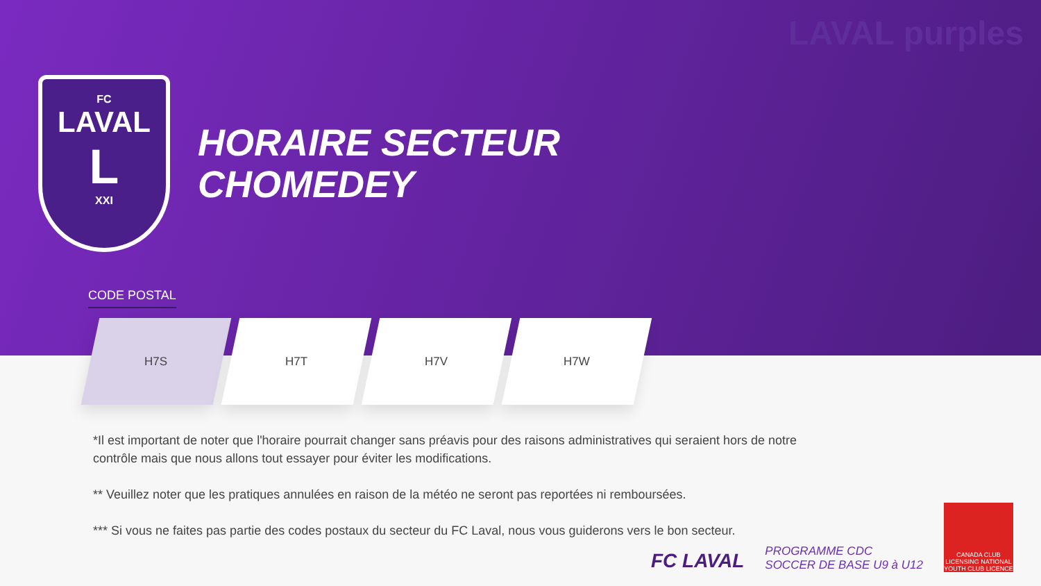LAVAL purples
FC
LAVAL
L
XXI
HORAIRE SECTEUR
CHOMEDEY
CODE POSTAL
H7S H7T H7V H7W
*Il est important de noter que l'horaire pourrait changer sans préavis pour des raisons administratives qui seraient hors de notre contrôle mais que nous allons tout essayer pour éviter les modifications.
** Veuillez noter que les pratiques annulées en raison de la météo ne seront pas reportées ni remboursées.
*** Si vous ne faites pas partie des codes postaux du secteur du FC Laval, nous vous guiderons vers le bon secteur.
FC LAVAL
PROGRAMME CDC
SOCCER DE BASE U9 à U12
CANADA CLUB LICENSING NATIONAL YOUTH CLUB LICENCE